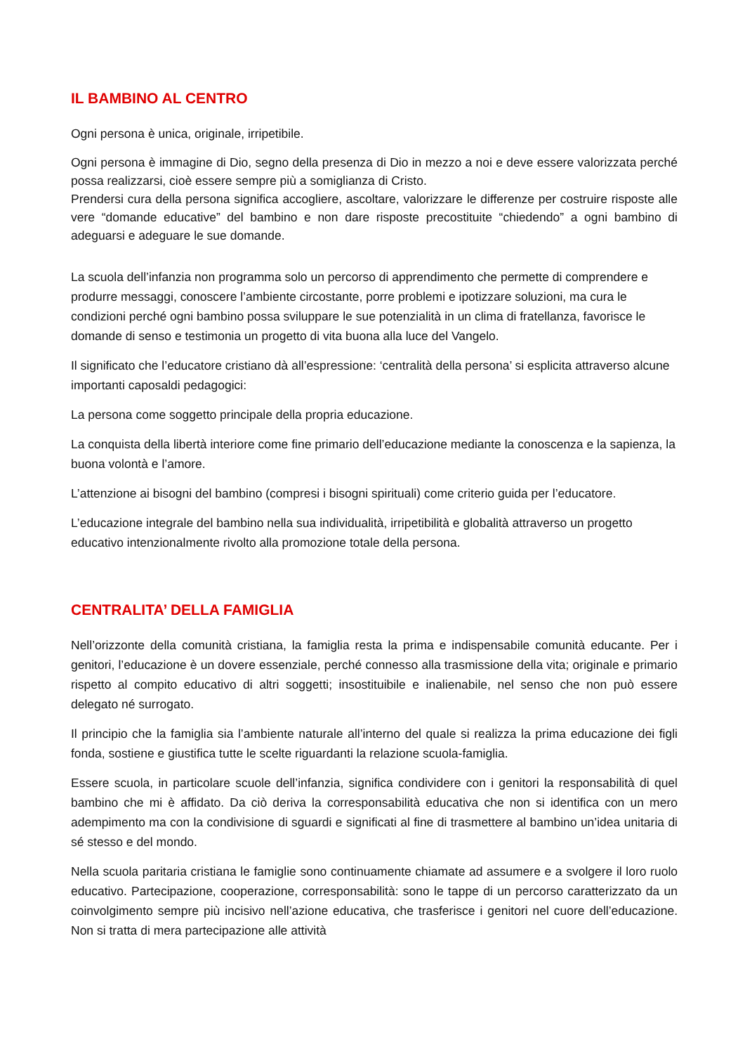IL BAMBINO AL CENTRO
Ogni persona è unica, originale, irripetibile.
Ogni persona è immagine di Dio, segno della presenza di Dio in mezzo a noi e deve essere valorizzata perché possa realizzarsi, cioè essere sempre più a somiglianza di Cristo.
Prendersi cura della persona significa accogliere, ascoltare, valorizzare le differenze per costruire risposte alle vere “domande educative” del bambino e non dare risposte precostituite “chiedendo” a ogni bambino di adeguarsi e adeguare le sue domande.
La scuola dell’infanzia non programma solo un percorso di apprendimento che permette di comprendere e produrre messaggi, conoscere l’ambiente circostante, porre problemi e ipotizzare soluzioni, ma cura le condizioni perché ogni bambino possa sviluppare le sue potenzialità in un clima di fratellanza, favorisce le domande di senso e testimonia un progetto di vita buona alla luce del Vangelo.
Il significato che l’educatore cristiano dà all’espressione: ‘centralità della persona’ si esplicita attraverso alcune importanti caposaldi pedagogici:
La persona come soggetto principale della propria educazione.
La conquista della libertà interiore come fine primario dell’educazione mediante la conoscenza e la sapienza, la buona volontà e l’amore.
L’attenzione ai bisogni del bambino (compresi i bisogni spirituali) come criterio guida per l’educatore.
L’educazione integrale del bambino nella sua individualità, irripetibilità e globalità attraverso un progetto educativo intenzionalmente rivolto alla promozione totale della persona.
CENTRALITA’ DELLA FAMIGLIA
Nell’orizzonte della comunità cristiana, la famiglia resta la prima e indispensabile comunità educante. Per i genitori, l’educazione è un dovere essenziale, perché connesso alla trasmissione della vita; originale e primario rispetto al compito educativo di altri soggetti; insostituibile e inalienabile, nel senso che non può essere delegato né surrogato.
Il principio che la famiglia sia l’ambiente naturale all’interno del quale si realizza la prima educazione dei figli fonda, sostiene e giustifica tutte le scelte riguardanti la relazione scuola-famiglia.
Essere scuola, in particolare scuole dell’infanzia, significa condividere con i genitori la responsabilità di quel bambino che mi è affidato. Da ciò deriva la corresponsabilità educativa che non si identifica con un mero adempimento ma con la condivisione di sguardi e significati al fine di trasmettere al bambino un’idea unitaria di sé stesso e del mondo.
Nella scuola paritaria cristiana le famiglie sono continuamente chiamate ad assumere e a svolgere il loro ruolo educativo. Partecipazione, cooperazione, corresponsabilità: sono le tappe di un percorso caratterizzato da un coinvolgimento sempre più incisivo nell’azione educativa, che trasferisce i genitori nel cuore dell’educazione. Non si tratta di mera partecipazione alle attività